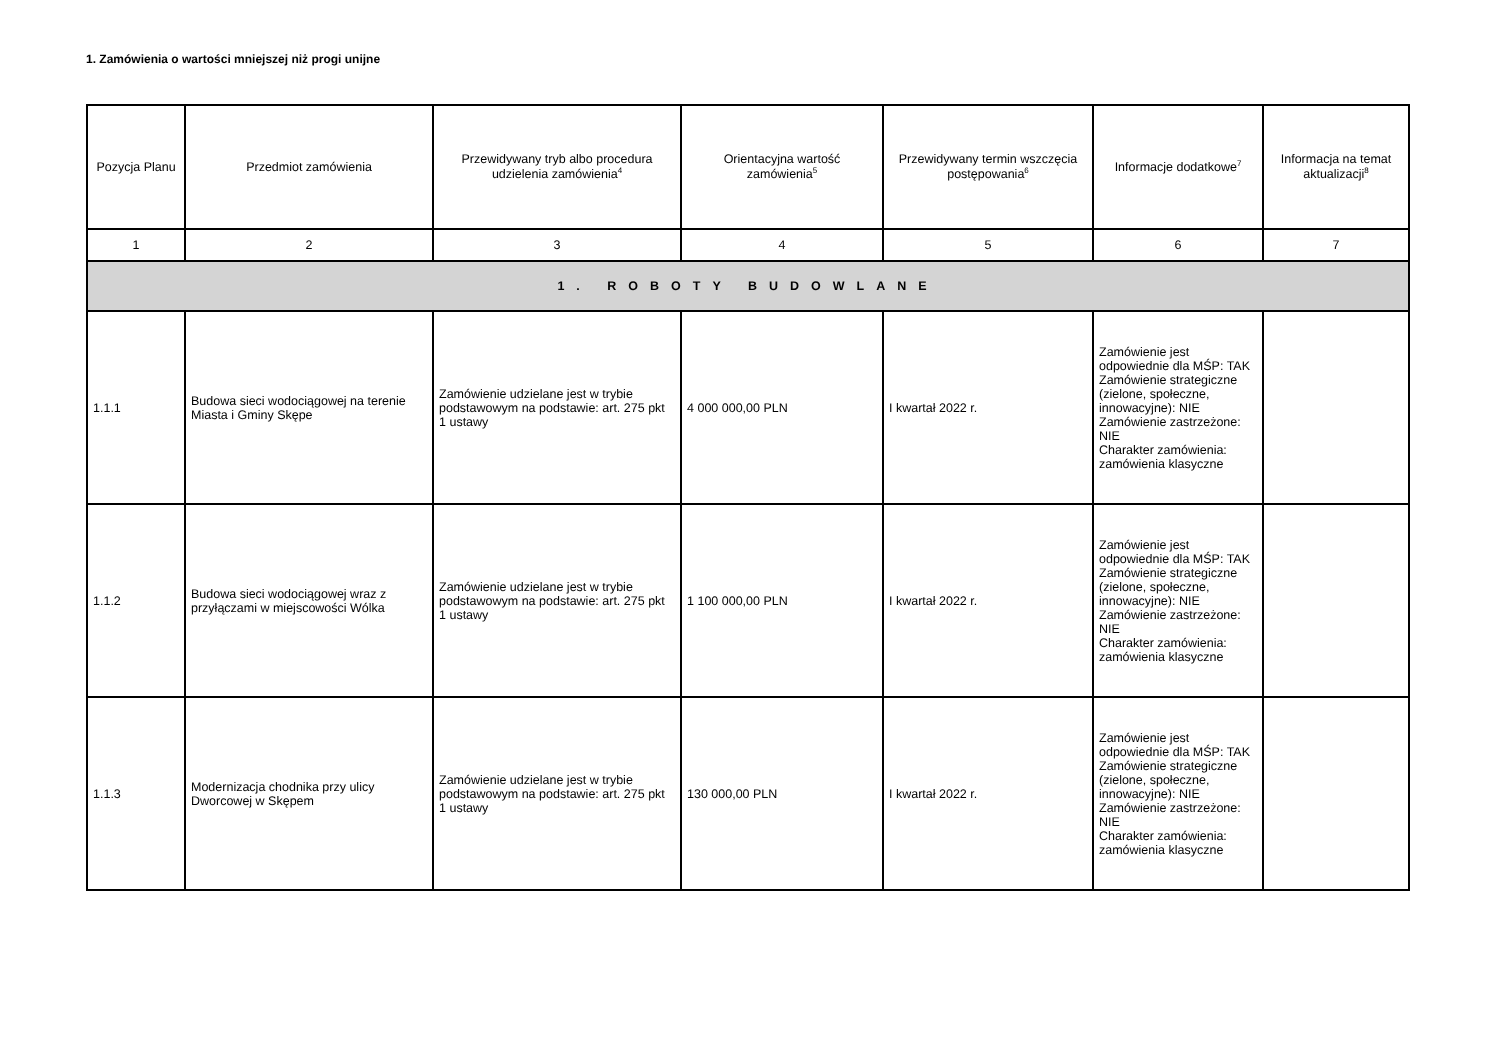1. Zamówienia o wartości mniejszej niż progi unijne
| Pozycja Planu | Przedmiot zamówienia | Przewidywany tryb albo procedura udzielenia zamówienia<sup>4</sup> | Orientacyjna wartość zamówienia<sup>5</sup> | Przewidywany termin wszczęcia postępowania<sup>6</sup> | Informacje dodatkowe<sup>7</sup> | Informacja na temat aktualizacji<sup>8</sup> |
| --- | --- | --- | --- | --- | --- | --- |
| 1 | 2 | 3 | 4 | 5 | 6 | 7 |
| 1. ROBOTY BUDOWLANE | | | | | | |
| 1.1.1 | Budowa sieci wodociągowej na terenie Miasta i Gminy Skępe | Zamówienie udzielane jest w trybie podstawowym na podstawie: art. 275 pkt 1 ustawy | 4 000 000,00 PLN | I kwartał 2022 r. | Zamówienie jest odpowiednie dla MŚP: TAK Zamówienie strategiczne (zielone, społeczne, innowacyjne): NIE Zamówienie zastrzeżone: NIE Charakter zamówienia: zamówienia klasyczne | |
| 1.1.2 | Budowa sieci wodociągowej wraz z przyłączami w miejscowości Wólka | Zamówienie udzielane jest w trybie podstawowym na podstawie: art. 275 pkt 1 ustawy | 1 100 000,00 PLN | I kwartał 2022 r. | Zamówienie jest odpowiednie dla MŚP: TAK Zamówienie strategiczne (zielone, społeczne, innowacyjne): NIE Zamówienie zastrzeżone: NIE Charakter zamówienia: zamówienia klasyczne | |
| 1.1.3 | Modernizacja chodnika przy ulicy Dworcowej w Skępem | Zamówienie udzielane jest w trybie podstawowym na podstawie: art. 275 pkt 1 ustawy | 130 000,00 PLN | I kwartał 2022 r. | Zamówienie jest odpowiednie dla MŚP: TAK Zamówienie strategiczne (zielone, społeczne, innowacyjne): NIE Zamówienie zastrzeżone: NIE Charakter zamówienia: zamówienia klasyczne | |